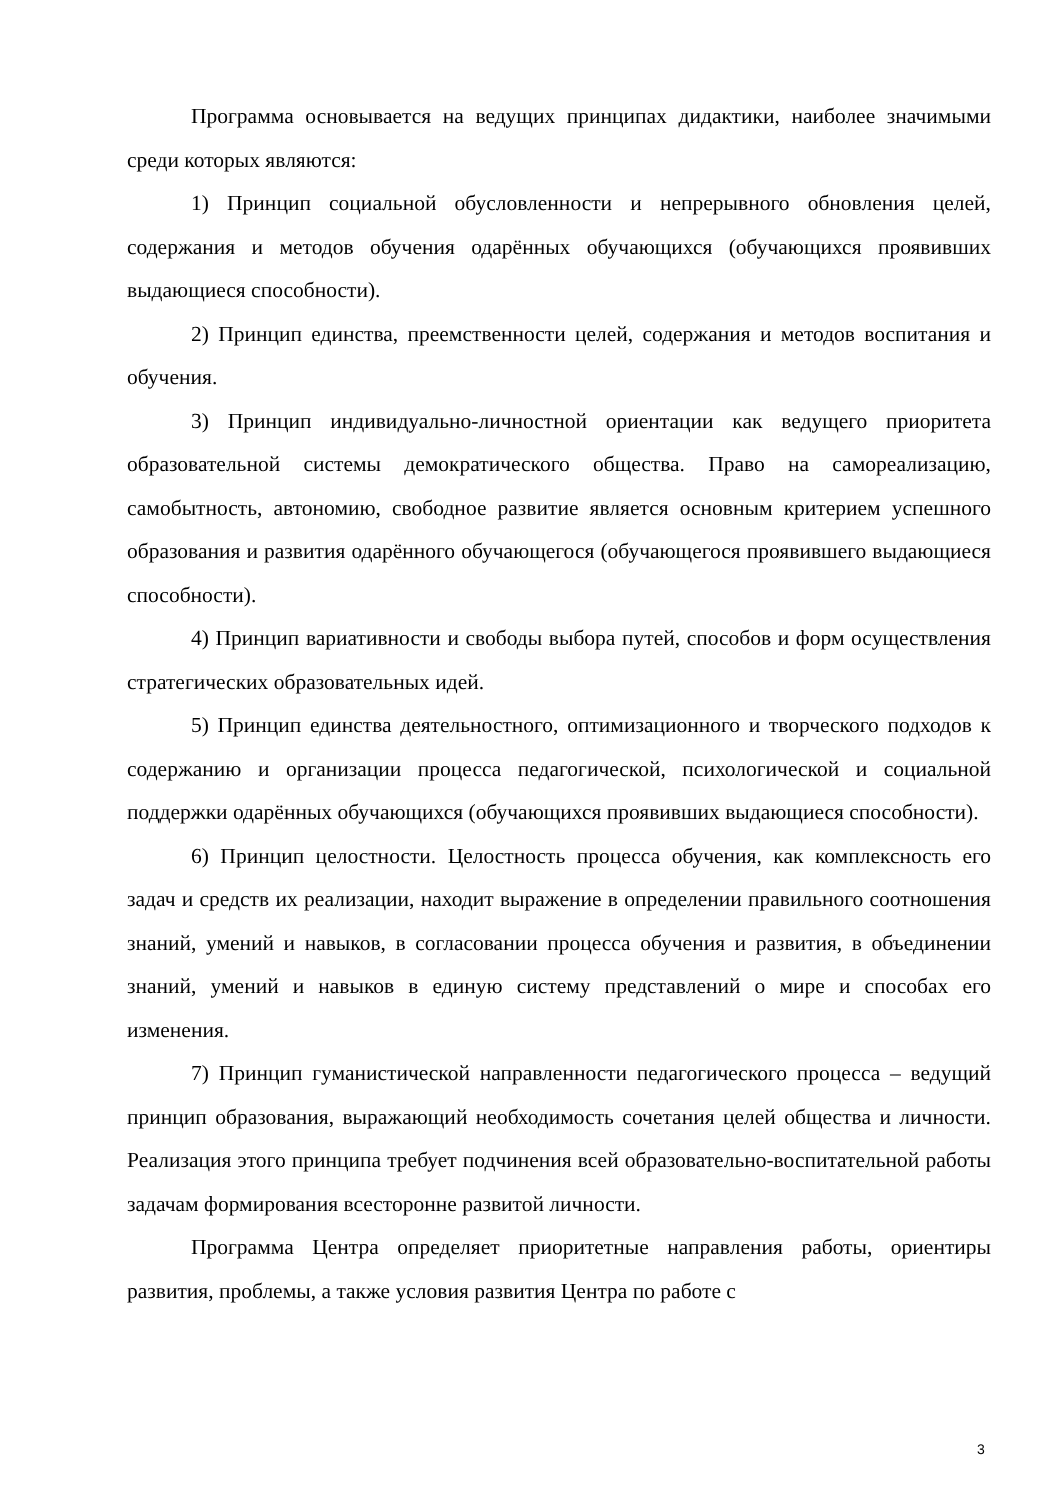Программа основывается на ведущих принципах дидактики, наиболее значимыми среди которых являются:
1) Принцип социальной обусловленности и непрерывного обновления целей, содержания и методов обучения одарённых обучающихся (обучающихся проявивших выдающиеся способности).
2) Принцип единства, преемственности целей, содержания и методов воспитания и обучения.
3) Принцип индивидуально-личностной ориентации как ведущего приоритета образовательной системы демократического общества. Право на самореализацию, самобытность, автономию, свободное развитие является основным критерием успешного образования и развития одарённого обучающегося (обучающегося проявившего выдающиеся способности).
4) Принцип вариативности и свободы выбора путей, способов и форм осуществления стратегических образовательных идей.
5) Принцип единства деятельностного, оптимизационного и творческого подходов к содержанию и организации процесса педагогической, психологической и социальной поддержки одарённых обучающихся (обучающихся проявивших выдающиеся способности).
6) Принцип целостности. Целостность процесса обучения, как комплексность его задач и средств их реализации, находит выражение в определении правильного соотношения знаний, умений и навыков, в согласовании процесса обучения и развития, в объединении знаний, умений и навыков в единую систему представлений о мире и способах его изменения.
7) Принцип гуманистической направленности педагогического процесса – ведущий принцип образования, выражающий необходимость сочетания целей общества и личности. Реализация этого принципа требует подчинения всей образовательно-воспитательной работы задачам формирования всесторонне развитой личности.
Программа Центра определяет приоритетные направления работы, ориентиры развития, проблемы, а также условия развития Центра по работе с
3